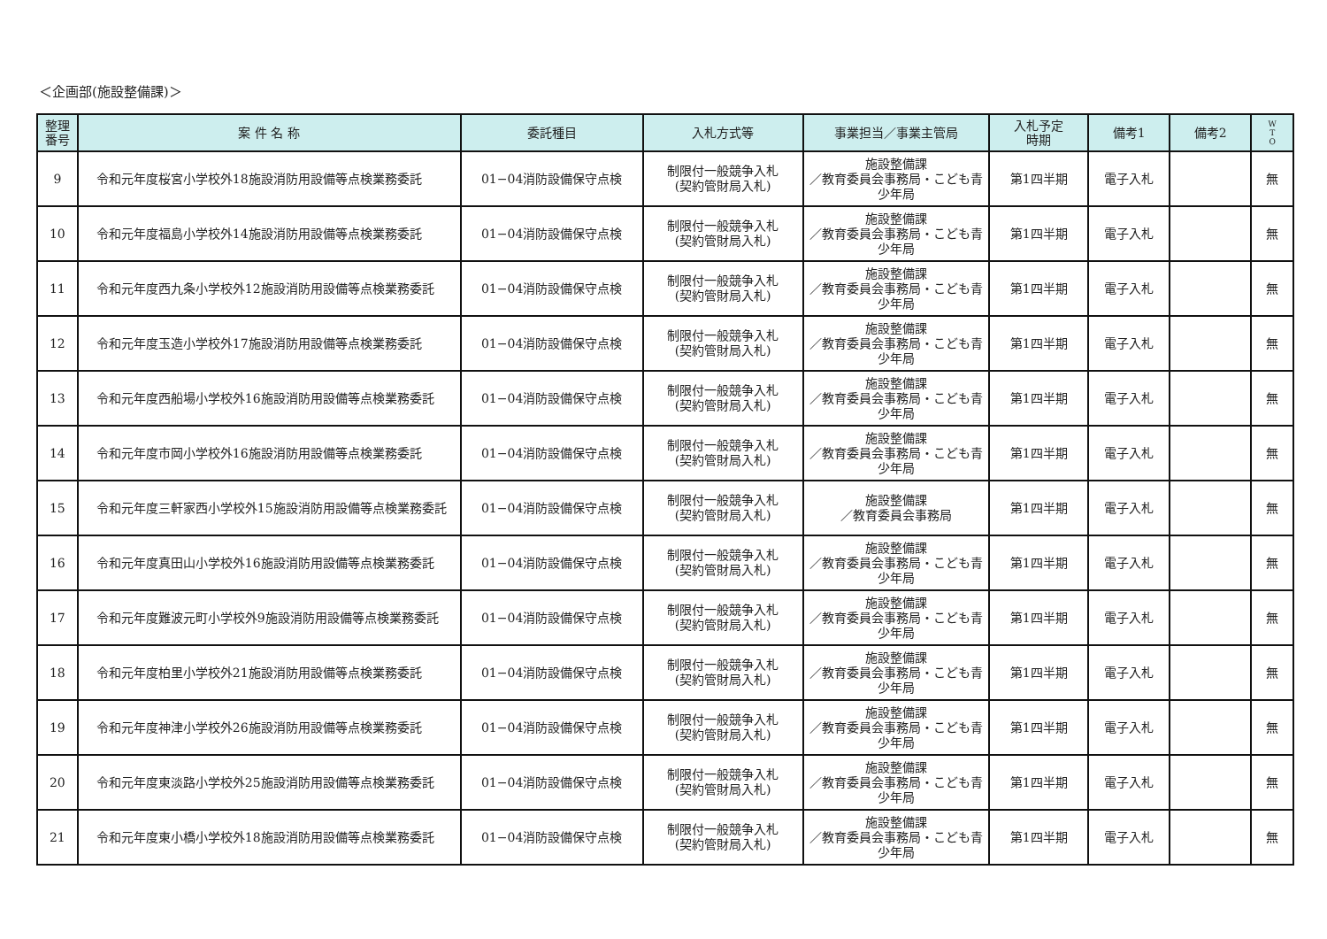＜企画部(施設整備課)＞
| 整理 番号 | 案 件 名 称 | 委託種目 | 入札方式等 | 事業担当／事業主管局 | 入札予定 時期 | 備考1 | 備考2 | W T O |
| --- | --- | --- | --- | --- | --- | --- | --- | --- |
| 9 | 令和元年度桜宮小学校外18施設消防用設備等点検業務委託 | 01−04消防設備保守点検 | 制限付一般競争入札 (契約管財局入札) | 施設整備課 ／教育委員会事務局・こども青少年局 | 第1四半期 | 電子入札 | | 無 |
| 10 | 令和元年度福島小学校外14施設消防用設備等点検業務委託 | 01−04消防設備保守点検 | 制限付一般競争入札 (契約管財局入札) | 施設整備課 ／教育委員会事務局・こども青少年局 | 第1四半期 | 電子入札 | | 無 |
| 11 | 令和元年度西九条小学校外12施設消防用設備等点検業務委託 | 01−04消防設備保守点検 | 制限付一般競争入札 (契約管財局入札) | 施設整備課 ／教育委員会事務局・こども青少年局 | 第1四半期 | 電子入札 | | 無 |
| 12 | 令和元年度玉造小学校外17施設消防用設備等点検業務委託 | 01−04消防設備保守点検 | 制限付一般競争入札 (契約管財局入札) | 施設整備課 ／教育委員会事務局・こども青少年局 | 第1四半期 | 電子入札 | | 無 |
| 13 | 令和元年度西船場小学校外16施設消防用設備等点検業務委託 | 01−04消防設備保守点検 | 制限付一般競争入札 (契約管財局入札) | 施設整備課 ／教育委員会事務局・こども青少年局 | 第1四半期 | 電子入札 | | 無 |
| 14 | 令和元年度市岡小学校外16施設消防用設備等点検業務委託 | 01−04消防設備保守点検 | 制限付一般競争入札 (契約管財局入札) | 施設整備課 ／教育委員会事務局・こども青少年局 | 第1四半期 | 電子入札 | | 無 |
| 15 | 令和元年度三軒家西小学校外15施設消防用設備等点検業務委託 | 01−04消防設備保守点検 | 制限付一般競争入札 (契約管財局入札) | 施設整備課 ／教育委員会事務局 | 第1四半期 | 電子入札 | | 無 |
| 16 | 令和元年度真田山小学校外16施設消防用設備等点検業務委託 | 01−04消防設備保守点検 | 制限付一般競争入札 (契約管財局入札) | 施設整備課 ／教育委員会事務局・こども青少年局 | 第1四半期 | 電子入札 | | 無 |
| 17 | 令和元年度難波元町小学校外9施設消防用設備等点検業務委託 | 01−04消防設備保守点検 | 制限付一般競争入札 (契約管財局入札) | 施設整備課 ／教育委員会事務局・こども青少年局 | 第1四半期 | 電子入札 | | 無 |
| 18 | 令和元年度柏里小学校外21施設消防用設備等点検業務委託 | 01−04消防設備保守点検 | 制限付一般競争入札 (契約管財局入札) | 施設整備課 ／教育委員会事務局・こども青少年局 | 第1四半期 | 電子入札 | | 無 |
| 19 | 令和元年度神津小学校外26施設消防用設備等点検業務委託 | 01−04消防設備保守点検 | 制限付一般競争入札 (契約管財局入札) | 施設整備課 ／教育委員会事務局・こども青少年局 | 第1四半期 | 電子入札 | | 無 |
| 20 | 令和元年度東淡路小学校外25施設消防用設備等点検業務委託 | 01−04消防設備保守点検 | 制限付一般競争入札 (契約管財局入札) | 施設整備課 ／教育委員会事務局・こども青少年局 | 第1四半期 | 電子入札 | | 無 |
| 21 | 令和元年度東小橋小学校外18施設消防用設備等点検業務委託 | 01−04消防設備保守点検 | 制限付一般競争入札 (契約管財局入札) | 施設整備課 ／教育委員会事務局・こども青少年局 | 第1四半期 | 電子入札 | | 無 |